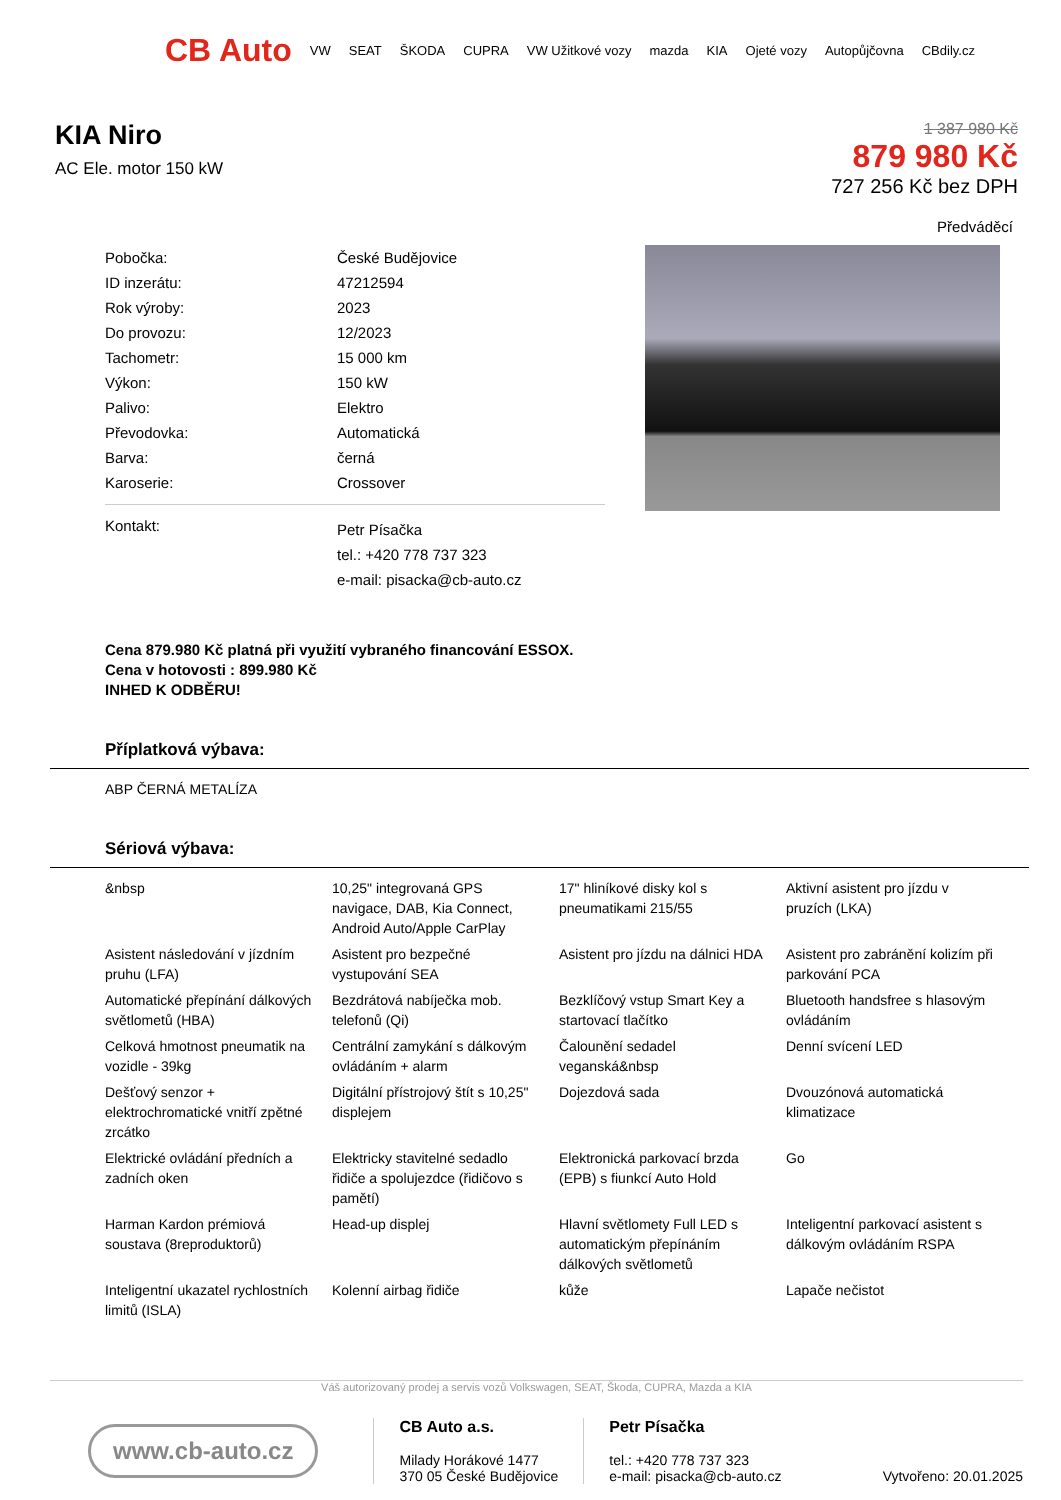CB Auto VW SEAT ŠKODA CUPRA VW Užitkové vozy mazda KIA Ojeté vozy Autopůjčovna CBdily.cz
KIA Niro
AC Ele. motor 150 kW
1 387 980 Kč
879 980 Kč
727 256 Kč bez DPH
Předváděcí
| Pobočka: | České Budějovice |
| ID inzerátu: | 47212594 |
| Rok výroby: | 2023 |
| Do provozu: | 12/2023 |
| Tachometr: | 15 000 km |
| Výkon: | 150 kW |
| Palivo: | Elektro |
| Převodovka: | Automatická |
| Barva: | černá |
| Karoserie: | Crossover |
| Kontakt: | Petr Písačka tel.: +420 778 737 323 e-mail: pisacka@cb-auto.cz |
Cena 879.980 Kč platná při využití vybraného financování ESSOX.
Cena v hotovosti : 899.980 Kč
INHED K ODBĚRU!
Příplatková výbava:
ABP ČERNÁ METALÍZA
Sériová výbava:
&nbsp
10,25" integrovaná GPS navigace, DAB, Kia Connect, Android Auto/Apple CarPlay
17" hliníkové disky kol s pneumatikami 215/55
Aktivní asistent pro jízdu v pruzích (LKA)
Asistent následování v jízdním pruhu (LFA)
Asistent pro bezpečné vystupování SEA
Asistent pro jízdu na dálnici HDA
Asistent pro zabránění kolizím při parkování PCA
Automatické přepínání dálkových světlometů (HBA)
Bezdrátová nabíječka mob. telefonů (Qi)
Bezklíčový vstup Smart Key a startovací tlačítko
Bluetooth handsfree s hlasovým ovládáním
Celková hmotnost pneumatik na vozidle - 39kg
Centrální zamykání s dálkovým ovládáním + alarm
Čalounění sedadel veganská&nbsp
Denní svícení LED
Dešťový senzor + elektrochromatické vnitří zpětné zrcátko
Digitální přístrojový štít s 10,25" displejem
Dojezdová sada
Dvouzónová automatická klimatizace
Elektrické ovládání předních a zadních oken
Elektricky stavitelné sedadlo řidiče a spolujezdce (řidičovo s pamětí)
Elektronická parkovací brzda (EPB) s fiunkcí Auto Hold
Go
Harman Kardon prémiová soustava (8reproduktorů)
Head-up displej
Hlavní světlomety Full LED s automatickým přepínáním dálkových světlometů
Inteligentní parkovací asistent s dálkovým ovládáním RSPA
Inteligentní ukazatel rychlostních limitů (ISLA)
Kolenní airbag řidiče
kůže
Lapače nečistot
Váš autorizovaný prodej a servis vozů Volkswagen, SEAT, Škoda, CUPRA, Mazda a KIA
www.cb-auto.cz
CB Auto a.s.
Milady Horákové 1477
370 05 České Budějovice
Petr Písačka
tel.: +420 778 737 323
e-mail: pisacka@cb-auto.cz
Vytvořeno: 20.01.2025